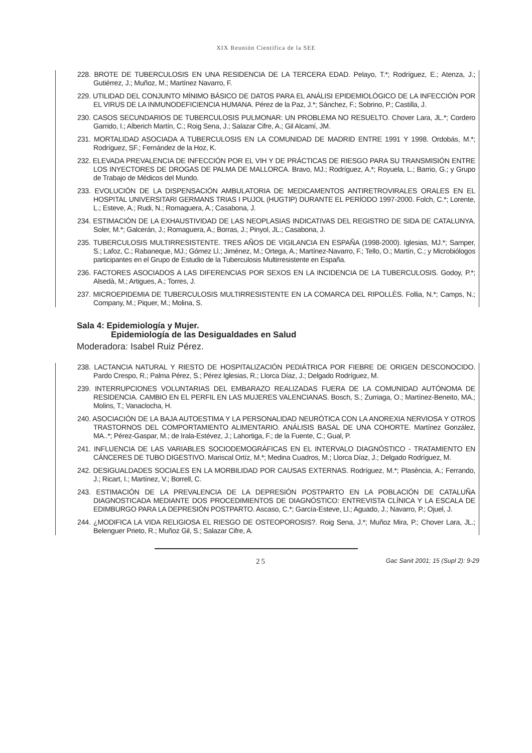XIX Reunión Científica de la SEE
228. BROTE DE TUBERCULOSIS EN UNA RESIDENCIA DE LA TERCERA EDAD. Pelayo, T.*; Rodríguez, E.; Atenza, J.; Gutiérrez, J.; Muñoz, M.; Martínez Navarro, F.
229. UTILIDAD DEL CONJUNTO MÍNIMO BÁSICO DE DATOS PARA EL ANÁLISI EPIDEMIOLÓGICO DE LA INFECCIÓN POR EL VIRUS DE LA INMUNODEFICIENCIA HUMANA. Pérez de la Paz, J.*; Sánchez, F.; Sobrino, P.; Castilla, J.
230. CASOS SECUNDARIOS DE TUBERCULOSIS PULMONAR: UN PROBLEMA NO RESUELTO. Chover Lara, JL.*; Cordero Garrido, I.; Alberich Martín, C.; Roig Sena, J.; Salazar Cifre, A.; Gil Alcamí, JM.
231. MORTALIDAD ASOCIADA A TUBERCULOSIS EN LA COMUNIDAD DE MADRID ENTRE 1991 Y 1998. Ordobás, M.*; Rodríguez, SF.; Fernández de la Hoz, K.
232. ELEVADA PREVALENCIA DE INFECCIÓN POR EL VIH Y DE PRÁCTICAS DE RIESGO PARA SU TRANSMISIÓN ENTRE LOS INYECTORES DE DROGAS DE PALMA DE MALLORCA. Bravo, MJ.; Rodríguez, A.*; Royuela, L.; Barrio, G.; y Grupo de Trabajo de Médicos del Mundo.
233. EVOLUCIÓN DE LA DISPENSACIÓN AMBULATORIA DE MEDICAMENTOS ANTIRETROVIRALES ORALES EN EL HOSPITAL UNIVERSITARI GERMANS TRIAS I PUJOL (HUGTIP) DURANTE EL PERÍODO 1997-2000. Folch, C.*; Lorente, L.; Esteve, A.; Rudi, N.; Romaguera, A.; Casabona, J.
234. ESTIMACIÓN DE LA EXHAUSTIVIDAD DE LAS NEOPLASIAS INDICATIVAS DEL REGISTRO DE SIDA DE CATALUNYA. Soler, M.*; Galcerán, J.; Romaguera, A.; Borras, J.; Pinyol, JL.; Casabona, J.
235. TUBERCULOSIS MULTIRRESISTENTE. TRES AÑOS DE VIGILANCIA EN ESPAÑA (1998-2000). Iglesias, MJ.*; Samper, S.; Lafoz, C.; Rabaneque, MJ.; Gómez Ll.; Jiménez, M.; Ortega, A.; Martínez-Navarro, F.; Tello, O.; Martín, C.; y Microbiólogos participantes en el Grupo de Estudio de la Tuberculosis Multirresistente en España.
236. FACTORES ASOCIADOS A LAS DIFERENCIAS POR SEXOS EN LA INCIDENCIA DE LA TUBERCULOSIS. Godoy, P.*; Alsedà, M.; Artigues, A.; Torres, J.
237. MICROEPIDEMIA DE TUBERCULOSIS MULTIRRESISTENTE EN LA COMARCA DEL RIPOLLÈS. Follia, N.*; Camps, N.; Company, M.; Piquer, M.; Molina, S.
Sala 4: Epidemiología y Mujer.
Epidemiología de las Desigualdades en Salud
Moderadora: Isabel Ruiz Pérez.
238. LACTANCIA NATURAL Y RIESTO DE HOSPITALIZACIÓN PEDIÁTRICA POR FIEBRE DE ORIGEN DESCONOCIDO. Pardo Crespo, R.; Palma Pérez, S.; Pérez Iglesias, R.; Llorca Díaz, J.; Delgado Rodríguez, M.
239. INTERRUPCIONES VOLUNTARIAS DEL EMBARAZO REALIZADAS FUERA DE LA COMUNIDAD AUTÓNOMA DE RESIDENCIA. CAMBIO EN EL PERFIL EN LAS MUJERES VALENCIANAS. Bosch, S.; Zurriaga, O.; Martínez-Beneito, MA.; Molins, T.; Vanaclocha, H.
240. ASOCIACIÓN DE LA BAJA AUTOESTIMA Y LA PERSONALIDAD NEURÓTICA CON LA ANOREXIA NERVIOSA Y OTROS TRASTORNOS DEL COMPORTAMIENTO ALIMENTARIO. ANÁLISIS BASAL DE UNA COHORTE. Martínez González, MA..*; Pérez-Gaspar, M.; de Irala-Estévez, J.; Lahortiga, F.; de la Fuente, C.; Gual, P.
241. INFLUENCIA DE LAS VARIABLES SOCIODEMOGRÁFICAS EN EL INTERVALO DIAGNÓSTICO - TRATAMIENTO EN CÁNCERES DE TUBO DIGESTIVO. Mariscal Ortíz, M.*; Medina Cuadros, M.; Llorca Díaz, J.; Delgado Rodríguez, M.
242. DESIGUALDADES SOCIALES EN LA MORBILIDAD POR CAUSAS EXTERNAS. Rodríguez, M.*; Plasència, A.; Ferrando, J.; Ricart, I.; Martínez, V.; Borrell, C.
243. ESTIMACIÓN DE LA PREVALENCIA DE LA DEPRESIÓN POSTPARTO EN LA POBLACIÓN DE CATALUÑA DIAGNOSTICADA MEDIANTE DOS PROCEDIMIENTOS DE DIAGNÓSTICO: ENTREVISTA CLÍNICA Y LA ESCALA DE EDIMBURGO PARA LA DEPRESIÓN POSTPARTO. Ascaso, C.*; García-Esteve, Ll.; Aguado, J.; Navarro, P.; Ojuel, J.
244. ¿MODIFICA LA VIDA RELIGIOSA EL RIESGO DE OSTEOPOROSIS?. Roig Sena, J.*; Muñoz Mira, P.; Chover Lara, JL.; Belenguer Prieto, R.; Muñoz Gil, S.; Salazar Cifre, A.
25 Gac Sanit 2001; 15 (Supl 2): 9-29